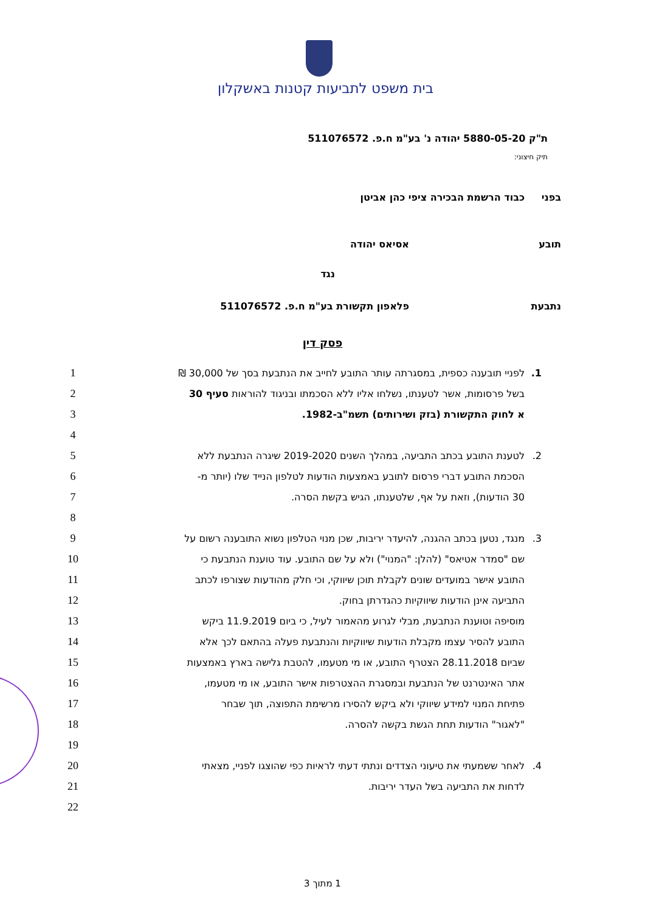בית משפט לתביעות קטנות באשקלון
ת"ק 5880-05-20 יהודה נ' בע"מ ח.פ. 511076572
תיק חיצוני:
בפני כבוד הרשמת הבכירה ציפי כהן אביטן
תובע אסיאס יהודה
נגד
נתבעת פלאפון תקשורת בע"מ ח.פ. 511076572
פסק דין
1. לפניי תובענה כספית, במסגרתה עותר התובע לחייב את הנתבעת בסך של 30,000 ₪ 1
בשל פרסומות, אשר לטענתו, נשלחו אליו ללא הסכמתו ובניגוד להוראות סעיף 30 2
א לחוק התקשורת (בזק ושירותים) תשמ"ב-1982. 3
4
2. לטענת התובע בכתב התביעה, במהלך השנים 2019-2020 שיגרה הנתבעת ללא 5
הסכמת התובע דברי פרסום לתובע באמצעות הודעות לטלפון הנייד שלו (יותר מ- 6
30 הודעות), וזאת על אף, שלטענתו, הגיש בקשת הסרה. 7
8
3. מנגד, נטען בכתב ההגנה, להיעדר יריבות, שכן מנוי הטלפון נשוא התובענה רשום על 9
שם "סמדר אטיאס" (להלן: "המנוי") ולא על שם התובע. עוד טוענת הנתבעת כי 10
התובע אישר במועדים שונים לקבלת תוכן שיווקי, וכי חלק מהודעות שצורפו לכתב 11
התביעה אינן הודעות שיווקיות כהגדרתן בחוק. 12
מוסיפה וטוענת הנתבעת, מבלי לגרוע מהאמור לעיל, כי ביום 11.9.2019 ביקש 13
התובע להסיר עצמו מקבלת הודעות שיווקיות והנתבעת פעלה בהתאם לכך אלא 14
שביום 28.11.2018 הצטרף התובע, או מי מטעמו, להטבת גלישה בארץ באמצעות 15
אתר האינטרנט של הנתבעת ובמסגרת ההצטרפות אישר התובע, או מי מטעמו, 16
פתיחת המנוי למידע שיווקי ולא ביקש להסירו מרשימת התפוצה, תוך שבחר 17
"לאגור" הודעות תחת הגשת בקשה להסרה. 18
19
4. לאחר ששמעתי את טיעוני הצדדים ונתתי דעתי לראיות כפי שהוצגו לפניי, מצאתי 20
לדחות את התביעה בשל העדר יריבות. 21
22
1 מתוך 3